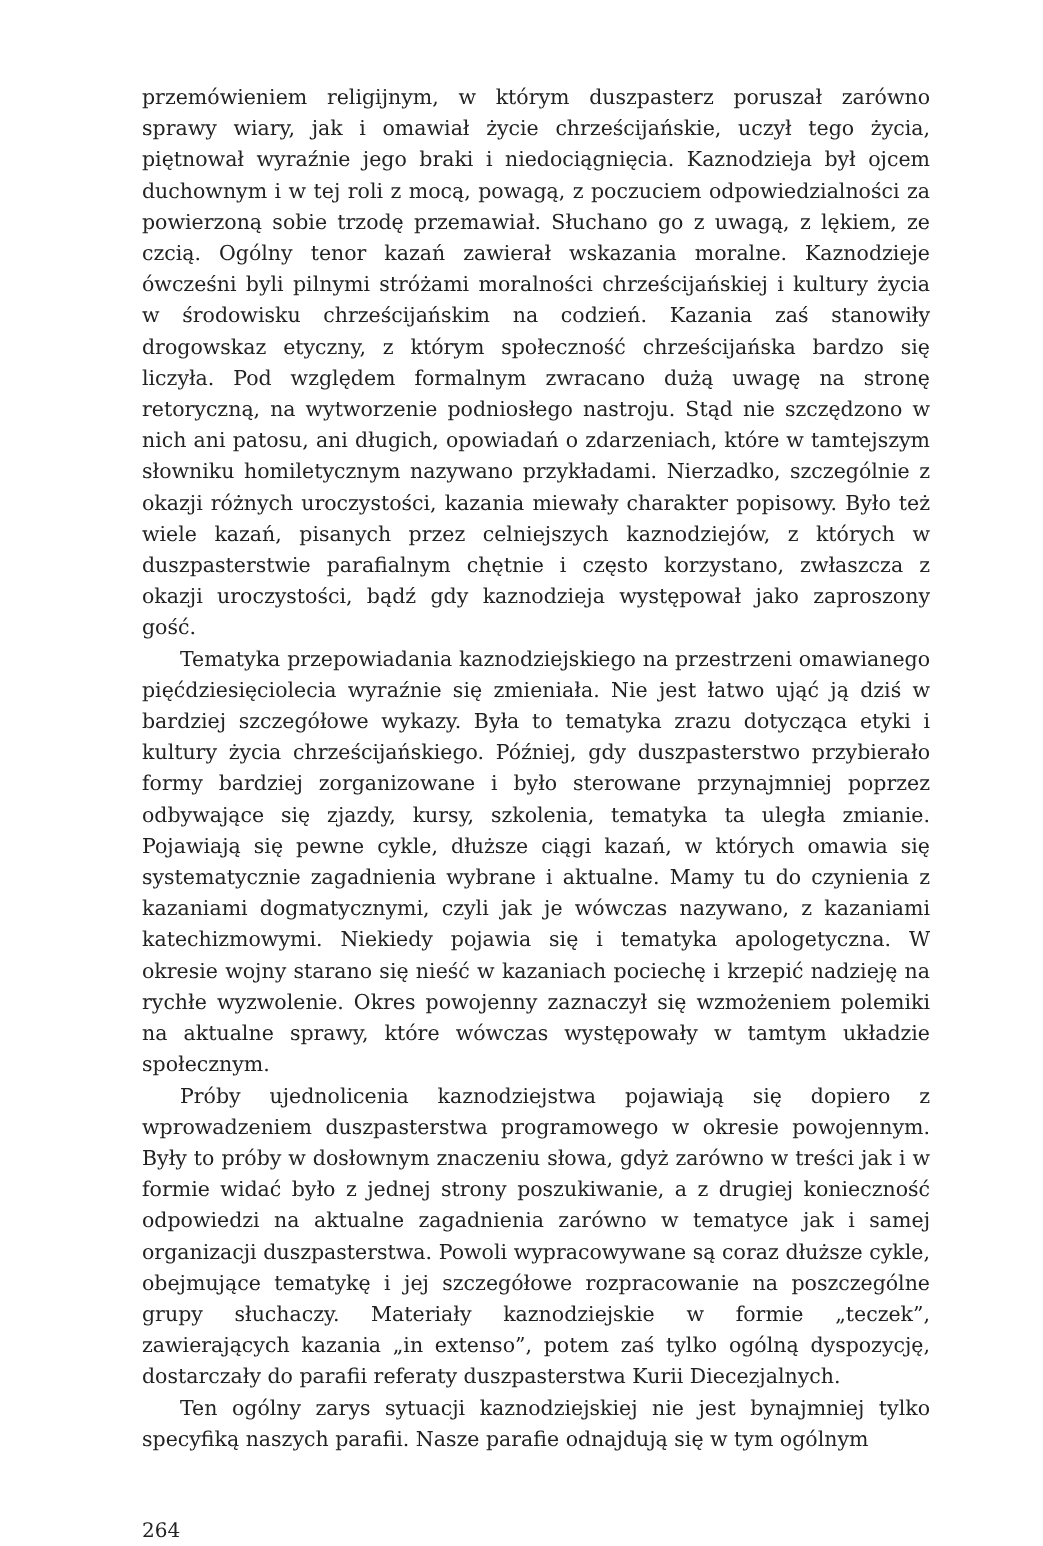przemówieniem religijnym, w którym duszpasterz poruszał zarówno sprawy wiary, jak i omawiał życie chrześcijańskie, uczył tego życia, piętnował wyraźnie jego braki i niedociągnięcia. Kaznodzieja był ojcem duchownym i w tej roli z mocą, powagą, z poczuciem odpowiedzialności za powierzoną sobie trzodę przemawiał. Słuchano go z uwagą, z lękiem, ze czcią. Ogólny tenor kazań zawierał wskazania moralne. Kaznodzieje ówcześni byli pilnymi stróżami moralności chrześcijańskiej i kultury życia w środowisku chrześcijańskim na codzień. Kazania zaś stanowiły drogowskaz etyczny, z którym społeczność chrześcijańska bardzo się liczyła. Pod względem formalnym zwracano dużą uwagę na stronę retoryczną, na wytworzenie podniosłego nastroju. Stąd nie szczędzono w nich ani patosu, ani długich, opowiadań o zdarzeniach, które w tamtejszym słowniku homiletycznym nazywano przykładami. Nierzadko, szczególnie z okazji różnych uroczystości, kazania miewały charakter popisowy. Było też wiele kazań, pisanych przez celniejszych kaznodziejów, z których w duszpasterstwie parafialnym chętnie i często korzystano, zwłaszcza z okazji uroczystości, bądź gdy kaznodzieja występował jako zaproszony gość.
Tematyka przepowiadania kaznodziejskiego na przestrzeni omawianego pięćdziesięciolecia wyraźnie się zmieniała. Nie jest łatwo ująć ją dziś w bardziej szczegółowe wykazy. Była to tematyka zrazu dotycząca etyki i kultury życia chrześcijańskiego. Później, gdy duszpasterstwo przybierało formy bardziej zorganizowane i było sterowane przynajmniej poprzez odbywające się zjazdy, kursy, szkolenia, tematyka ta uległa zmianie. Pojawiają się pewne cykle, dłuższe ciągi kazań, w których omawia się systematycznie zagadnienia wybrane i aktualne. Mamy tu do czynienia z kazaniami dogmatycznymi, czyli jak je wówczas nazywano, z kazaniami katechizmowymi. Niekiedy pojawia się i tematyka apologetyczna. W okresie wojny starano się nieść w kazaniach pociechę i krzepić nadzieję na rychłe wyzwolenie. Okres powojenny zaznaczył się wzmożeniem polemiki na aktualne sprawy, które wówczas występowały w tamtym układzie społecznym.
Próby ujednolicenia kaznodziejstwa pojawiają się dopiero z wprowadzeniem duszpasterstwa programowego w okresie powojennym. Były to próby w dosłownym znaczeniu słowa, gdyż zarówno w treści jak i w formie widać było z jednej strony poszukiwanie, a z drugiej konieczność odpowiedzi na aktualne zagadnienia zarówno w tematyce jak i samej organizacji duszpasterstwa. Powoli wypracowywane są coraz dłuższe cykle, obejmujące tematykę i jej szczegółowe rozpracowanie na poszczególne grupy słuchaczy. Materiały kaznodziejskie w formie „teczek”, zawierających kazania „in extenso”, potem zaś tylko ogólną dyspozycję, dostarczały do parafii referaty duszpasterstwa Kurii Diecezjalnych.
Ten ogólny zarys sytuacji kaznodziejskiej nie jest bynajmniej tylko specyfiką naszych parafii. Nasze parafie odnajdują się w tym ogólnym
264